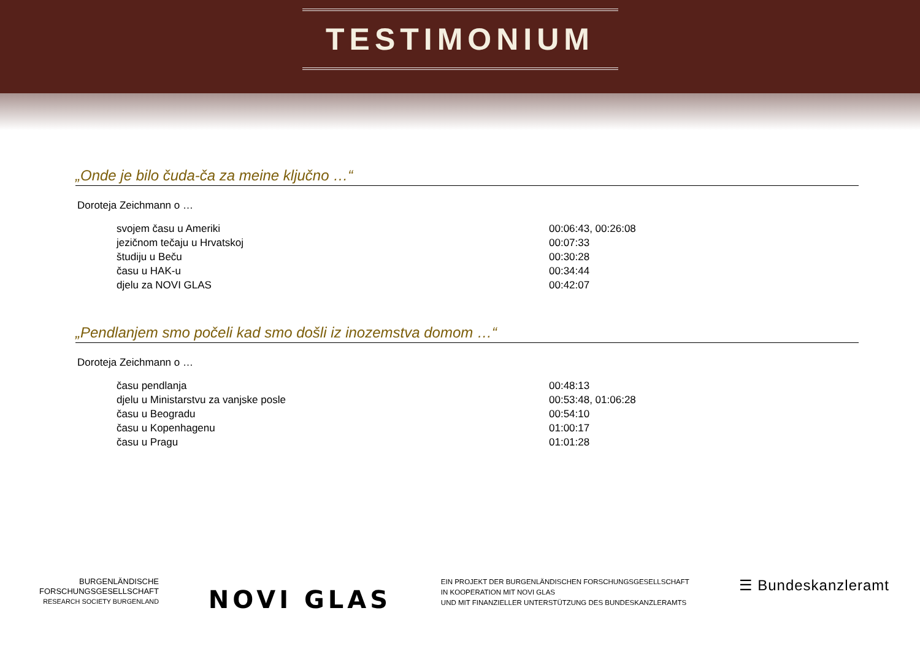TESTIMONIUM
„Onde je bilo čuda-ča za meine ključno …“
Doroteja Zeichmann o …
svojem času u Ameriki 00:06:43, 00:26:08
jezičnom tečaju u Hrvatskoj 00:07:33
študiju u Beču 00:30:28
času u HAK-u 00:34:44
djelu za NOVI GLAS 00:42:07
„Pendlanjem smo počeli kad smo došli iz inozemstva domom …“
Doroteja Zeichmann o …
času pendlanja 00:48:13
djelu u Ministarstvu za vanjske posle 00:53:48, 01:06:28
času u Beogradu 00:54:10
času u Kopenhagenu 01:00:17
času u Pragu 01:01:28
BURGENLÄNDISCHE
FORSCHUNGSGESELLSCHAFT
RESEARCH SOCIETY BURGENLAND
NOVI GLAS
EIN PROJEKT DER BURGENLÄNDISCHEN FORSCHUNGSGESELLSCHAFT
IN KOOPERATION MIT NOVI GLAS
UND MIT FINANZIELLER UNTERSTÜTZUNG DES BUNDESKANZLERAMTS
☰ Bundeskanzleramt